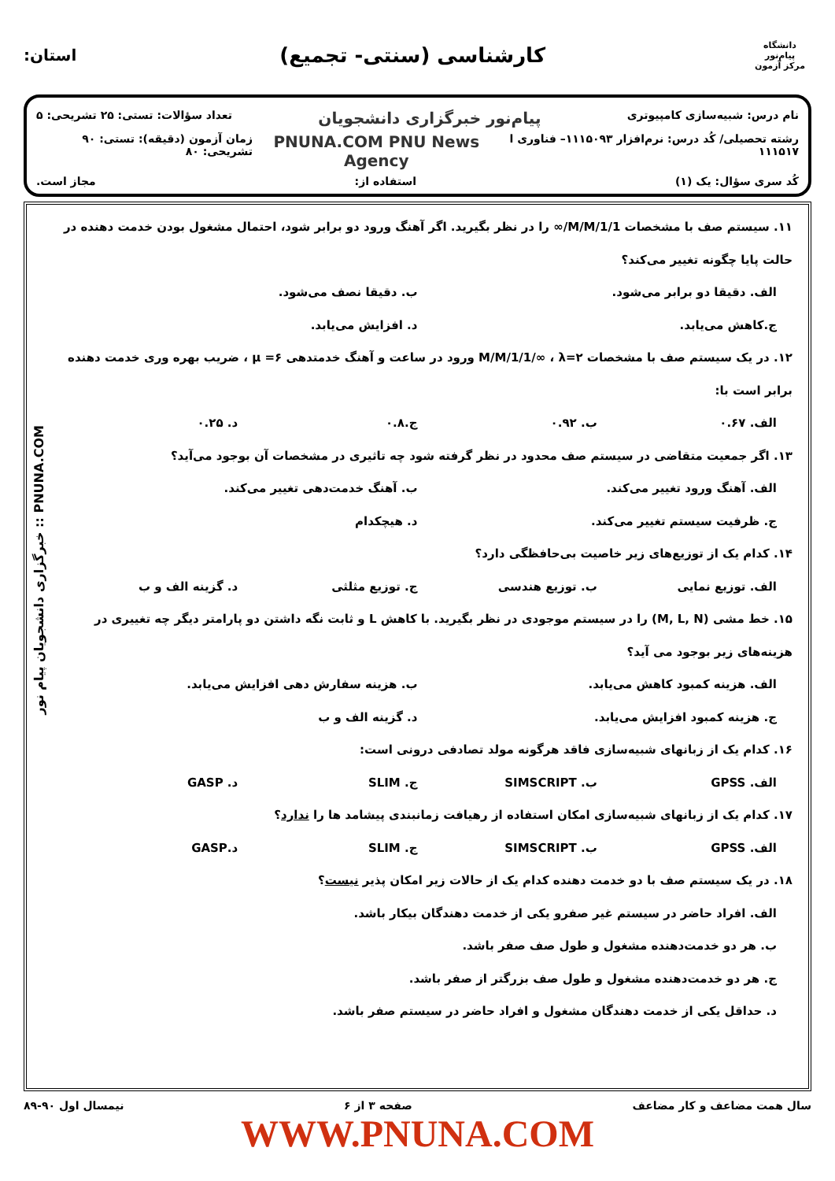دانشگاه پیام‌نور
مرکز آزمون
کارشناسی (سنتی- تجمیع)
استان:
نام درس: شبیه‌سازی کامپیوتری پیام‌نور خبرگزاری دانشجویان تعداد سؤالات: تستی: ۲۵ تشریحی: ۵
رشته تحصیلی/ کُد درس: نرم‌افزار ۱۱۱۵۰۹۳– فناوری ا ۱۱۱۵۱۷ PNUNA.COM PNU News Agency زمان آزمون (دقیقه): تستی: ۹۰ تشریحی: ۸۰
کُد سری سؤال: یک (۱) استفاده از: مجاز است.
۱۱. سیستم صف با مشخصات M/M/1/1/∞ را در نظر بگیرید. اگر آهنگ ورود دو برابر شود، احتمال مشغول بودن خدمت دهنده در حالت پایا چگونه تغییر می‌کند؟
الف. دقیقا دو برابر می‌شود. ب. دقیقا نصف می‌شود.
ج.کاهش می‌یابد. د. افزایش می‌یابد.
۱۲. در یک سیستم صف با مشخصات M/M/1/1/∞ ، λ=۲ ورود در ساعت و آهنگ خدمتدهی μ =۶ ، ضریب بهره وری خدمت دهنده برابر است با:
الف. ۰.۶۷ ب. ۰.۹۲ ج.۰.۸ د. ۰.۲۵
۱۳. اگر جمعیت متقاضی در سیستم صف محدود در نظر گرفته شود چه تاثیری در مشخصات آن بوجود می‌آید؟
الف. آهنگ ورود تغییر می‌کند. ب. آهنگ خدمت‌دهی تغییر می‌کند.
ج. ظرفیت سیستم تغییر می‌کند. د. هیچکدام
۱۴. کدام یک از توزیع‌های زیر خاصیت بی‌حافظگی دارد؟
الف. توزیع نمایی ب. توزیع هندسی ج. توزیع مثلثی د. گزینه الف و ب
۱۵. خط مشی (M, L, N) را در سیستم موجودی در نظر بگیرید. با کاهش L و ثابت نگه داشتن دو پارامتر دیگر چه تغییری در هزینه‌های زیر بوجود می آید؟
الف. هزینه کمبود کاهش می‌یابد. ب. هزینه سفارش دهی افزایش می‌یابد.
ج. هزینه کمبود افزایش می‌یابد. د. گزینه الف و ب
۱۶. کدام یک از زبانهای شبیه‌سازی فاقد هرگونه مولد تصادفی درونی است:
الف. GPSS ب. SIMSCRIPT ج. SLIM د. GASP
۱۷. کدام یک از زبانهای شبیه‌سازی امکان استفاده از رهیافت زمانبندی پیشامد ها را ندارد؟
الف. GPSS ب. SIMSCRIPT ج. SLIM د.GASP
۱۸. در یک سیستم صف با دو خدمت دهنده کدام یک از حالات زیر امکان پذیر نیست؟
الف. افراد حاضر در سیستم غیر صفرو یکی از خدمت دهندگان بیکار باشد.
ب. هر دو خدمت‌دهنده مشغول و طول صف صفر باشد.
ج. هر دو خدمت‌دهنده مشغول و طول صف بزرگتر از صفر باشد.
د. حداقل یکی از خدمت دهندگان مشغول و افراد حاضر در سیستم صفر باشد.
سال همت مضاعف و کار مضاعف صفحه ۳ از ۶ نیمسال اول ۹۰-۸۹
WWW.PNUNA.COM
PNUNA.COM :: خبرگزاری دانشجویان پیام نور